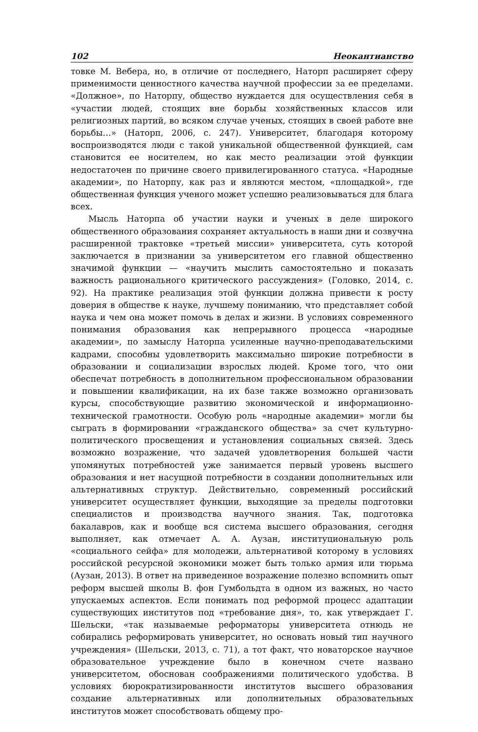102 Неокантианство
товке М. Вебера, но, в отличие от последнего, Наторп расширяет сферу применимости ценностного качества научной профессии за ее пределами. «Должное», по Наторпу, общество нуждается для осуществления себя в «участии людей, стоящих вне борьбы хозяйственных классов или религиозных партий, во всяком случае ученых, стоящих в своей работе вне борьбы…» (Наторп, 2006, с. 247). Университет, благодаря которому воспроизводятся люди с такой уникальной общественной функцией, сам становится ее носителем, но как место реализации этой функции недостаточен по причине своего привилегированного статуса. «Народные академии», по Наторпу, как раз и являются местом, «площадкой», где общественная функция ученого может успешно реализовываться для блага всех.
Мысль Наторпа об участии науки и ученых в деле широкого общественного образования сохраняет актуальность в наши дни и созвучна расширенной трактовке «третьей миссии» университета, суть которой заключается в признании за университетом его главной общественно значимой функции — «научить мыслить самостоятельно и показать важность рационального критического рассуждения» (Головко, 2014, с. 92). На практике реализация этой функции должна привести к росту доверия в обществе к науке, лучшему пониманию, что представляет собой наука и чем она может помочь в делах и жизни. В условиях современного понимания образования как непрерывного процесса «народные академии», по замыслу Наторпа усиленные научно-преподавательскими кадрами, способны удовлетворить максимально широкие потребности в образовании и социализации взрослых людей. Кроме того, что они обеспечат потребность в дополнительном профессиональном образовании и повышении квалификации, на их базе также возможно организовать курсы, способствующие развитию экономической и информационно-технической грамотности. Особую роль «народные академии» могли бы сыграть в формировании «гражданского общества» за счет культурно-политического просвещения и установления социальных связей. Здесь возможно возражение, что задачей удовлетворения большей части упомянутых потребностей уже занимается первый уровень высшего образования и нет насущной потребности в создании дополнительных или альтернативных структур. Действительно, современный российский университет осуществляет функции, выходящие за пределы подготовки специалистов и производства научного знания. Так, подготовка бакалавров, как и вообще вся система высшего образования, сегодня выполняет, как отмечает А. А. Аузан, институциональную роль «социального сейфа» для молодежи, альтернативой которому в условиях российской ресурсной экономики может быть только армия или тюрьма (Аузан, 2013). В ответ на приведенное возражение полезно вспомнить опыт реформ высшей школы В. фон Гумбольдта в одном из важных, но часто упускаемых аспектов. Если понимать под реформой процесс адаптации существующих институтов под «требование дня», то, как утверждает Г. Шельски, «так называемые реформаторы университета отнюдь не собирались реформировать университет, но основать новый тип научного учреждения» (Шельски, 2013, с. 71), а тот факт, что новаторское научное образовательное учреждение было в конечном счете названо университетом, обоснован соображениями политического удобства. В условиях бюрократизированности институтов высшего образования создание альтернативных или дополнительных образовательных институтов может способствовать общему про-